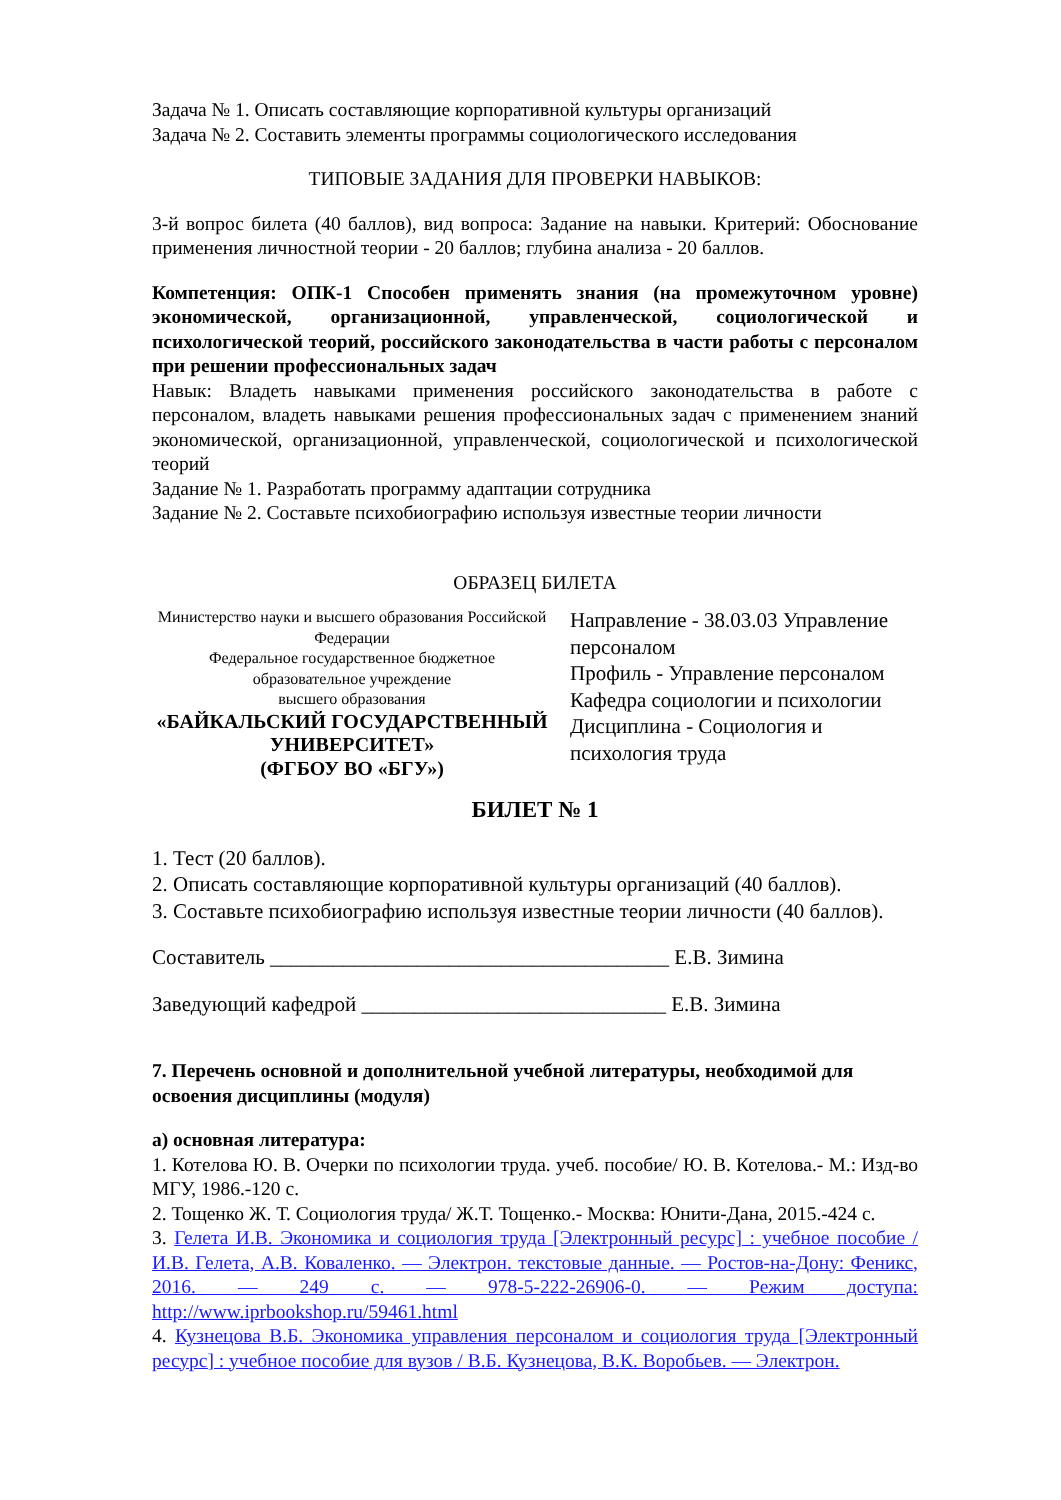Задача № 1. Описать составляющие корпоративной культуры организаций
Задача № 2. Составить элементы программы социологического исследования
ТИПОВЫЕ ЗАДАНИЯ ДЛЯ ПРОВЕРКИ НАВЫКОВ:
3-й вопрос билета (40 баллов), вид вопроса: Задание на навыки. Критерий: Обоснование применения личностной теории - 20 баллов; глубина анализа - 20 баллов.
Компетенция: ОПК-1 Способен применять знания (на промежуточном уровне) экономической, организационной, управленческой, социологической и психологической теорий, российского законодательства в части работы с персоналом при решении профессиональных задач
Навык: Владеть навыками применения российского законодательства в работе с персоналом, владеть навыками решения профессиональных задач с применением знаний экономической, организационной, управленческой, социологической и психологической теорий
Задание № 1. Разработать программу адаптации сотрудника
Задание № 2. Составьте психобиографию используя известные теории личности
ОБРАЗЕЦ БИЛЕТА
Министерство науки и высшего образования Российской Федерации
Федеральное государственное бюджетное образовательное учреждение
высшего образования
«БАЙКАЛЬСКИЙ ГОСУДАРСТВЕННЫЙ УНИВЕРСИТЕТ»
(ФГБОУ ВО «БГУ»)
Направление - 38.03.03 Управление персоналом
Профиль - Управление персоналом
Кафедра социологии и психологии
Дисциплина - Социология и психология труда
БИЛЕТ № 1
1. Тест (20 баллов).
2. Описать составляющие корпоративной культуры организаций (40 баллов).
3. Составьте психобиографию используя известные теории личности (40 баллов).
Составитель ______________________________________ Е.В. Зимина
Заведующий кафедрой _____________________________ Е.В. Зимина
7. Перечень основной и дополнительной учебной литературы, необходимой для освоения дисциплины (модуля)
а) основная литература:
1. Котелова Ю. В. Очерки по психологии труда. учеб. пособие/ Ю. В. Котелова.- М.: Изд-во МГУ, 1986.-120 с.
2. Тощенко Ж. Т. Социология труда/ Ж.Т. Тощенко.- Москва: Юнити-Дана, 2015.-424 с.
3. Гелета И.В. Экономика и социология труда [Электронный ресурс] : учебное пособие / И.В. Гелета, А.В. Коваленко. — Электрон. текстовые данные. — Ростов-на-Дону: Феникс, 2016. — 249 c. — 978-5-222-26906-0. — Режим доступа: http://www.iprbookshop.ru/59461.html
4. Кузнецова В.Б. Экономика управления персоналом и социология труда [Электронный ресурс] : учебное пособие для вузов / В.Б. Кузнецова, В.К. Воробьев. — Электрон.